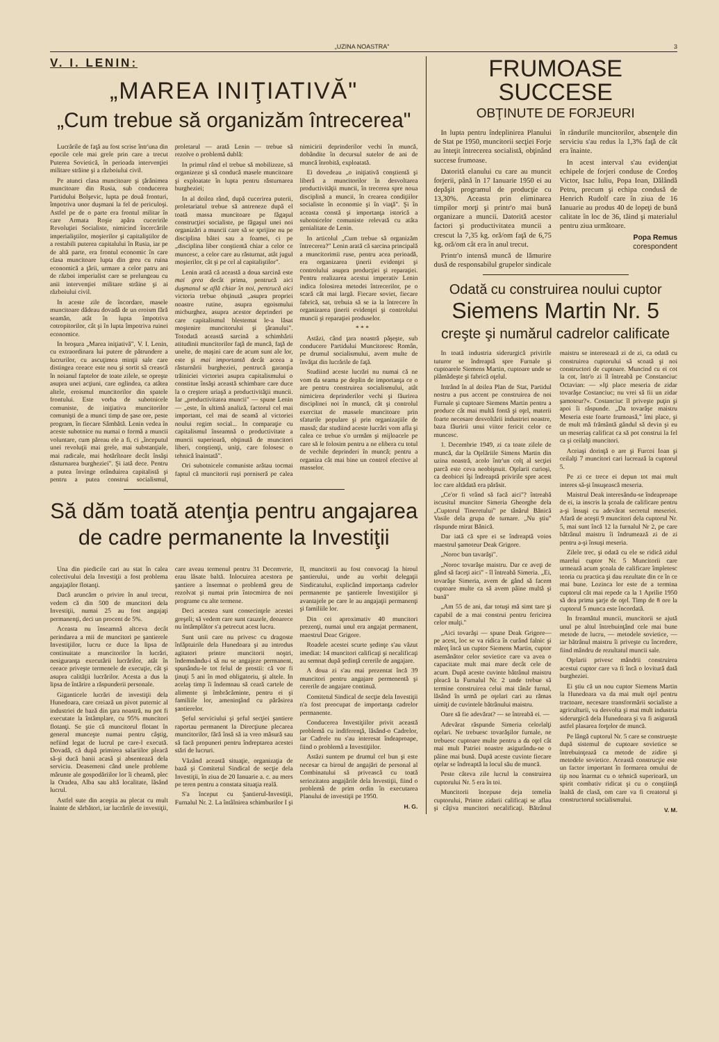„UZINA NOASTRA" 3
V. I. LENIN:
„MAREA INIŢIATIVĂ"
„Cum trebue să organizăm întrecerea"
Lucrările de faţă au fost scrise într'una din epocile cele mai grele prin care a trecut Puterea Sovietică, în perioada intervenţiei militare străine şi a războiului civil.
Pe atunci clasa muncitoare şi ţărănimea muncitoare din Rusia, sub conducerea Partidului Bolşevic, lupta pe două fronturi, împotriva unor duşmani la fel de periculoşi. Astfel pe de o parte era frontul militar în care Armata Roşie apăra cuceririle Revoluţiei Socialiste, nimicind încercările imperialiştilor, moşierilor şi capitaliştilor de a restabili puterea capitalului în Rusia, iar pe de altă parte, era frontul economic în care clasa muncitoare lupta din greu cu ruina economică a ţării, urmare a celor patru ani de război imperialist care se prelungeau cu anii intervenţiei militare străine şi ai războiului civil.
In aceste zile de încordare, masele muncitoare dădeau dovadă de un eroism fără seamăn, atât în lupta împotriva cotropitorilor, cât şi în lupta împotriva ruinei economice.
In broşura „Marea iniţiativă", V. I. Lenin, cu extraordinara lui putere de pătrundere a lucrurilor, cu ascuţimea minţii sale care distingea ceeace este nou şi sortit să crească în noianul faptelor de toate zilele, se opreşte asupra unei acţiuni, care oglindea, ca atâtea altele, eroismul muncitorilor din spatele frontului. Este vorba de subotnicele comuniste, de iniţiativa muncitorilor comunişti de a munci timp de şase ore, peste program, în fiecare Sâmbătă. Lenin vedea în aceste subotnice nu numai o formă a muncii voluntare, cum păreau ele a fi, ci „începutul unei revoluţii mai grele, mai substanţiale, mai radicale, mai hotărîtoare decât însăşi răsturnarea burgheziei". Şi iată dece. Pentru a putea învinge orânduirea capitalistă şi pentru a putea construi socialismul, proletarul — arată Lenin — trebue să rezolve o problemă dublă:
In primul rând el trebue să mobilizeze, să organizeze şi să conducă masele muncitoare şi exploatate în lupta pentru răsturnarea burgheziei;
In al doilea rând, după cucerirea puterii, proletariatul trebue să antreneze după el toată massa muncitoare pe făgaşul construcţiei socialiste, pe făgaşul unei noi organizări a muncii care să se sprijine nu pe disciplina bâtei sau a foamei, ci pe „disciplina liber conştientă chiar a celor ce muncesc, a celor care au răsturnat, atât jugul moşierilor, cât şi pe cel al capitaliştilor".
Lenin arată că această a doua sarcină este mai grea decât prima, pentrucă aici duşmanul se află chiar în noi, pentrucă aici victoria trebue obţinută „asupra propriei noastre rutine, asupra egoismului micburghez, asupra acestor deprinderi pe care capitalismul blestemat le-a lăsat moştenire muncitorului şi ţăranului". Totodată această sarcină a schimbării atitudinii muncitorilor faţă de muncă, faţă de unelte, de maşini care de acum sunt ale lor, este şi mai importantă decât aceea a răsturnării burgheziei, pentrucă garanţia trăiniciei victoriei asupra capitalismului o constitue însăşi această schimbare care duce la o creştere uriaşă a productivităţii muncii. Iar „productivitatea muncii" — spune Lenin — „este, în ultimă analiză, factorul cel mai important, cel mai de seamă al victoriei noului regim social... In comparaţie cu capitalismul înseamnă o productivitate a muncii superioară, obţinută de muncitori liberi, conştienţi, uniţi, care folosesc o tehnică înaintată".
Ori subotnicele comuniste arătau tocmai faptul că muncitorii ruşi porniseră pe calea nimicirii deprinderilor vechi în muncă, dobândite în decursul sutelor de ani de muncă înrobită, exploatată.
Ei dovedeau „o iniţiativă conştientă şi liberă a muncitorilor în desvoltarea productivităţii muncii, în trecerea spre noua disciplină a muncii, în crearea condiţiilor socialiste în economie şi în viaţă". Şi în aceasta constă şi importanţa istorică a subotnicelor comuniste relevată cu atâta genialitate de Lenin.
In articolul „Cum trebue să organizăm întrecerea?" Lenin arată că sarcina principală a muncitorimii ruse, pentru acea perioadă, era organizarea ţinerii evidenţei şi controlului asupra producţiei şi reparaţiei. Pentru realizarea acestui imperativ Lenin indica folosirea metodei întrecerilor, pe o scară cât mai largă. Fiecare soviet, fiecare fabrică, sat, trebuia să se ia la întrecere în organizarea ţinerii evidenţei şi controlului muncii şi reparaţiei produselor.
* * *
Astăzi, când ţara noastră păşeşte, sub conducere Partidului Muncitoresc Român, pe drumul socialismului, avem multe de învăţat din lucrările de faţă.
Studiind aceste lucrări nu numai că ne vom da seama pe deplin de importanţa ce o are pentru construirea socialismului, atât nimicirea deprinderilor vechi şi făurirea disciplinei noi în muncă, cât şi controlul exercitat de massele muncitoare prin sfaturile populare şi prin organizaţiile de massă; dar studiind aceste lucrări vom afla şi calea ce trebue s'o urmăm şi mijloacele pe care să le folosim pentru a ne elibera cu totul de vechile deprinderi în muncă; pentru a organiza cât mai bine un control efective al masselor.
Să dăm toată atenţia pentru angajarea de cadre permanente la Investiţii
Una din piedicile cari au stat în calea colectivului dela Investiţii a fost problema angajaţilor flotanţi.
Dacă aruncăm o privire în anul trecut, vedem că din 500 de muncitori dela Investiţii, numai 25 au fost angajaţi permanenţi, deci un procent de 5%.
Aceasta nu înseamnă altceva decât perindarea a mii de muncitori pe şantierele Investiţiilor, lucru ce duce la lipsa de continuitate a muncitorilor în lucrări, nesiguranţa executării lucrărilor, atât în ceeace priveşte termenele de execuţie, cât şi asupra calităţii lucrărilor. Acesta a dus la lipsa de întărire a răspunderii personale.
Giganticele lucrări de investiţii dela Hunedoara, care creiază un pivot puternic al industriei de bază din ţara noastră, nu pot fi executate la întâmplare, cu 95% muncitori flotanţi. Se ştie că muncitorul flotant în general munceşte numai pentru câştig, nefiind legat de lucrul pe care-l execută. Dovadă, că după primirea salariilor pleacă să-şi ducă banii acasă şi absentează dela serviciu. Deasemeni când unele probleme mărunte ale gospodăriilor lor îi cheamă, plec la Oradea, Alba sau altă localitate, lăsând lucrul.
Astfel sute din aceştia au plecat cu mult înainte de sărbători, iar lucrările de investiţii, care aveau termenul pentru 31 Decemvrie, erau lăsate baltă. Inlocuirea acestora pe şantiere a însemnat o problemă greu de rezolvat şi numai prin întocmirea de noi programe cu alte termene.
Deci acestea sunt consecinţele acestei greşeli; să vedem care sunt cauzele, deoarece nu întâmplător s'a petrecut acest lucru.
Sunt unii care nu privesc cu dragoste înfăptuirile dela Hunedoara şi au introdus agitatori printre muncitorii noştri, îndemnându-i să nu se angajeze permanent, spunându-le tot felul de prostii: că vor fi ţinuţi 5 ani în mod obligatoriu, şi altele. In acelaş timp îi îndemnau să ceară cartele de alimente şi îmbrăcăminte, pentru ei şi familiile lor, ameninţând cu părăsirea şantierelor.
Şeful serviciului şi şeful secţiei şantiere raportau permanent la Direcţiune plecarea muncitorilor, fără însă să ia vreo măsură sau să facă propuneri pentru îndreptarea acestei stări de lucruri.
Văzând această situaţie, organizaţia de bază şi Comitetul Sindical de secţie dela Investiţii, în ziua de 20 Ianuarie a. c. au mers pe teren pentru a constata situaţia reală.
S'a început cu Şantierul-Investiţii, Furnalul Nr. 2. La întâlnirea schimburilor I şi II, muncitorii au fost convocaţi la biroul şantierului, unde au vorbit delegaţii Sindicatului, explicând importanţa cadrelor permanente pe şantierele Investiţiilor şi avantajele pe care le au angajaţii permanenţi şi familiile lor.
Din cei aproximativ 40 muncitori prezenţi, numai unul era angajat permanent, maestrul Deac Grigore.
Roadele acestei scurte şedinţe s'au văzut imediat: 14 muncitori calificaţi şi necalificaţi au semnat după şedinţă cererile de angajare.
A doua zi s'au mai prezentat încă 39 muncitori pentru angajare permenentă şi cererile de angajare continuă.
Comitetul Sindical de secţie dela Investiţii n'a fost preocupat de importanţa cadrelor permanente.
Conducerea Investiţiilor privit această problemă cu indiferenţă, lăsând-o Cadrelor, iar Cadrele nu s'au interesat îndeaproape, fiind o problemă a Investiţiilor.
Astăzi suntem pe drumul cel bun şi este necesar ca biroul de angajări de personal al Combinatului să privească cu toată seriozitatea angajările dela Investiţii, fiind o problemă de prim ordin în executarea Planului de investiţii pe 1950.
H. G.
FRUMOASE SUCCESE
OBŢINUTE DE FORJEURI
In lupta pentru îndeplinirea Planului de Stat pe 1950, muncitorii secţiei Forje au înteţit întrecerea socialistă, obţinând succese frumoase.
Datorită elanului cu care au muncit forjerii, până în 17 Ianuarie 1950 ei au depăşit programul de producţie cu 13,30%. Aceasta prin eliminarea timpilor morţi şi printr'o mai bună organizare a muncii. Datorită acestor factori şi productivitatea muncii a crescut la 7,35 kg. oră/om faţă de 6,75 kg. oră/om cât era în anul trecut.
Printr'o intensă muncă de lămurire dusă de responsabilul grupelor sindicale în rândurile muncitorilor, absenţele din serviciu s'au redus la 1,3% faţă de cât era înainte.
In acest interval s'au evidenţiat echipele de forjeri conduse de Cordoş Victor, Isac Iuliu, Popa Ioan, Dălândă Petru, precum şi echipa condusă de Henrich Rudolf care în ziua de 16 Ianuarie au produs 40 de lopeţi de bună calitate în loc de 36, tăind şi materialul pentru ziua următoare.
Popa Remus
corespondent
Odată cu construirea noului cuptor
Siemens Martin Nr. 5
creşte şi numărul cadrelor calificate
In toată industria siderurgică privirile tuturor se îndreaptă spre Furnale şi cuptoarele Siemens Martin, cuptoare unde se plămădeşte şi fabrică oţelul.
Intrând în al doilea Plan de Stat, Partidul nostru a pus accent pe construirea de noi Furnale şi cuptoare Siemens Martin pentru a produce cât mai multă fontă şi oţel, materii foarte necesare desvoltării industriei noastre, baza făuririi unui viitor fericit celor ce muncesc.
1. Decembrie 1949, zi ca toate zilele de muncă, dar la Oţelăriile Simens Martin din uzina noastră, acolo într'un colţ al secţiei parcă este ceva neobişnuit. Oţelarii curioşi, ca deobicei îşi îndreaptă privirile spre acest loc care altădată era părăsit.
„Ce'or fi vrând să facă aici"? întreabă iscusitul muncitor Simeria Gheorghe dela „Cuptorul Tineretului" pe tânărul Bănică Vasile dela grupa de turnare. „Nu ştiu" răspunde mirat Bănică.
Dar iată că spre ei se îndreaptă voios maestrul şamoteur Deak Grigore.
„Noroc bun tavarăşi".
„Noroc tovarăşe maistru. Dar ce aveţi de gând să faceţi aici" - îl întreabă Simeria. „Ei, tovarăşe Simeria, avem de gând să facem cuptoare multe ca să avem pâine multă şi bună"
„Am 55 de ani, dar totuşi mă simt tare şi capabil de a mai construi pentru fericirea celor mulţi."
„Aici tovarăşi — spune Deak Grigore— pe acest, loc se va ridica în curând falnic şi măreţ încă un cuptor Siemens Martin, cuptor asemănător celor sovietice care va avea o capacitate mult mai mare decât cele de acum. După aceste cuvinte bătrânul maistru pleacă la Furnalul Nr. 2 unde trebue să termine construirea celui mai tânăr furnal, lăsând în urmă pe oţelari cari au rămas uimiţi de cuvintele bătrânului maistru.
Oare să fie adevărat? — se întreabă ei. —
Adevărat răspunde Simeria celorlalţi oţelari. Ne trebuesc tovarăşilor furnale, ne trebuesc cuptoare multe pentru a da oţel cât mai mult Patriei noastre asigurându-ne o pâine mai bună. După aceste cuvinte fiecare oţelar se îndreaptă la locul său de muncă.
Peste câteva zile lucrul la construirea cuptorului Nr. 5 era în toi.
Muncitorii începuse deja temelia cuptorului, Printre zidarii calificaţi se aflau şi câţiva muncitori necalificaţi. Bătrânul maistru se interesează zi de zi, ca odată cu construirea cuptorului să scoată şi noi constructori de cuptoare. Muncind cu ei cot la cot, într'o zi îl întreabă pe Constanciuc Octavian: — »Iţi place meseria de zidar tovarăşe Costanciuc; nu vrei să fii un zidar şamoteur?«. Costanciuc îl priveşte puţin şi apoi îi răspunde. „Da tovarăşe maistru Meseria este foarte frumoasă," îmi place, şi de mult mă frământă gândul să devin şi eu un meseriaş calificat ca să pot construi la fel ca şi ceilalţi muncitori.
Aceiaşi dorinţă o are şi Furcoi Ioan şi ceilalţi 7 muncitori cari lucrează la cuptorul 5.
Pe zi ce trece ei depun tot mai mult interes să-şi însuşească meseria.
Maistrul Deak interesându-se îndeaproape de ei, ia inscris la şcoala de calificare pentru a-şi însuşi cu adevărat secretul meseriei. Afară de aceşti 9 muncitori dela cuptorul Nr. 5, mai sunt încă 12 la furnalul Nr 2, pe care bătrânul maistru îi îndrumează zi de zi pentru a-şi însuşi meseria.
Zilele trec, şi odată cu ele se ridică zidul marelui cuptor Nr. 5 Muncitorii care urmează acum şcoala de calificare împletesc teoria cu practica şi dau rezultate din ce în ce mai bune. Lozinca lor este de a termina cuptorul cât mai repede ca la 1 Aprilie 1950 să dea prima şarje de oţel. Timp de 8 ore la cuptorul 5 munca este încordată.
In freamătul muncii, muncitorii se ajută unul pe altul întrebuinţând cele mai bune metode de lucru, — metodele sovietice, — iar bătrânul maistru îi priveşte cu încredere, fiind mândru de rezultatul muncii sale.
Oţelarii privesc mândrii construirea acestui cuptor care va fi încă o lovitură dată burgheziei.
Ei ştiu că un nou cuptor Siemens Martin la Hunedoara va da mai mult oţel pentru tractoare, necesare transformării socialiste a agriculturii, va desvolta şi mai mult industria siderurgică dela Hunedoara şi va fi asigurată astfel plasarea forţelor de muncă.
Pe lângă cuptorul Nr. 5 care se construeşte după sistemul de cuptoare sovietice se întrebuinţează ca metode de zidire şi metodele sovietice. Această construcţie este un factor important în formarea omului de tip nou înarmat cu o tehnică superioară, un spirit combativ ridicat şi cu o conştiinţă înaltă de clasă, om care va fi creatorul şi constructorul socialismului.
V. M.